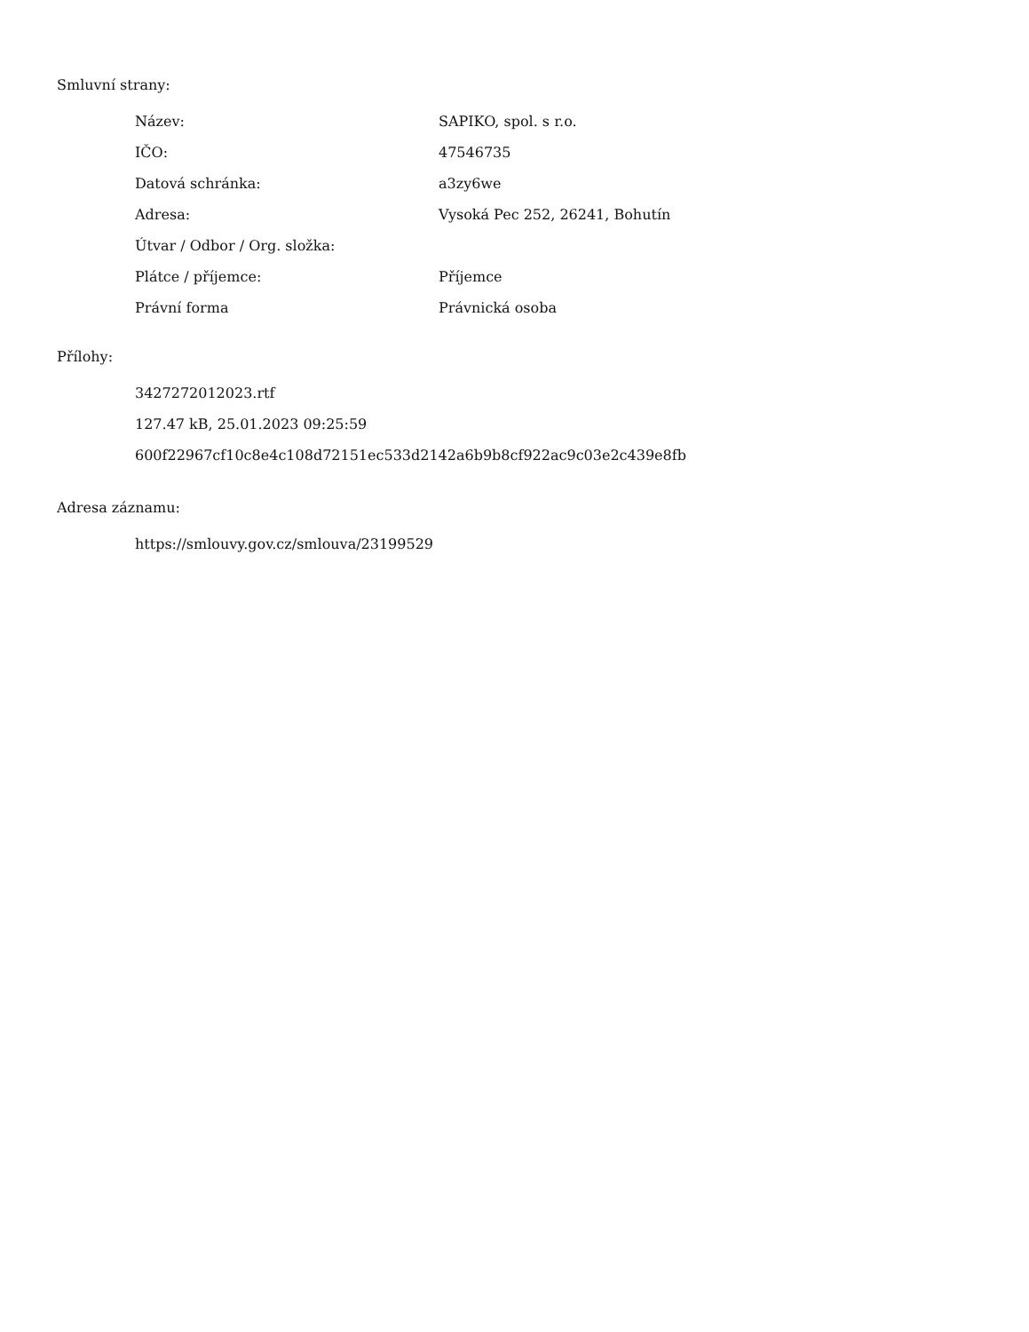Smluvní strany:
| Název: | SAPIKO, spol. s r.o. |
| IČO: | 47546735 |
| Datová schránka: | a3zy6we |
| Adresa: | Vysoká Pec 252, 26241, Bohutín |
| Útvar / Odbor / Org. složka: | |
| Plátce / příjemce: | Příjemce |
| Právní forma | Právnická osoba |
Přílohy:
3427272012023.rtf
127.47 kB, 25.01.2023 09:25:59
600f22967cf10c8e4c108d72151ec533d2142a6b9b8cf922ac9c03e2c439e8fb
Adresa záznamu:
https://smlouvy.gov.cz/smlouva/23199529